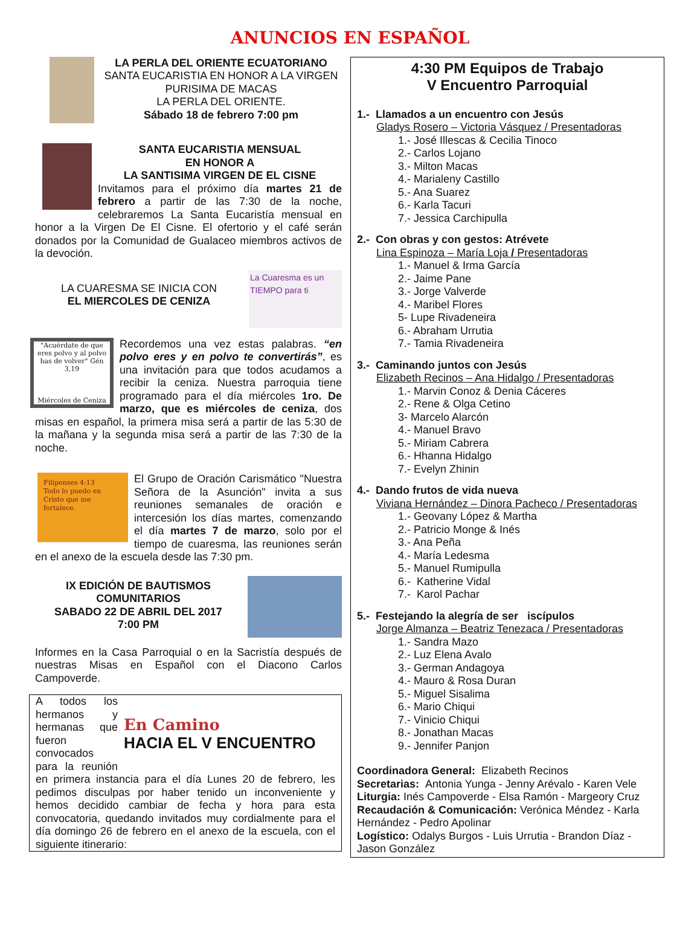ANUNCIOS EN ESPAÑOL
LA PERLA DEL ORIENTE ECUATORIANO
SANTA EUCARISTIA EN HONOR A LA VIRGEN PURISIMA DE MACAS
LA PERLA DEL ORIENTE.
Sábado 18 de febrero 7:00 pm
SANTA EUCARISTIA MENSUAL
EN HONOR A
LA SANTISIMA VIRGEN DE EL CISNE
Invitamos para el próximo día martes 21 de febrero a partir de las 7:30 de la noche, celebraremos La Santa Eucaristía mensual en honor a la Virgen De El Cisne. El ofertorio y el café serán donados por la Comunidad de Gualaceo miembros activos de la devoción.
La Cuaresma es un TIEMPO para ti
LA CUARESMA SE INICIA CON
EL MIERCOLES DE CENIZA
"Acuérdate de que eres polvo y al polvo has de volver" Gén 3,19
Miércoles de Ceniza
Recordemos una vez estas palabras. “en polvo eres y en polvo te convertirás”, es una invitación para que todos acudamos a recibir la ceniza. Nuestra parroquia tiene programado para el día miércoles 1ro. De marzo, que es miércoles de ceniza, dos misas en español, la primera misa será a partir de las 5:30 de la mañana y la segunda misa será a partir de las 7:30 de la noche.
Filipenses 4:13
Todo lo puedo en Cristo que me fortalece.
El Grupo de Oración Carismático "Nuestra Señora de la Asunción" invita a sus reuniones semanales de oración e intercesión los días martes, comenzando el día martes 7 de marzo, solo por el tiempo de cuaresma, las reuniones serán en el anexo de la escuela desde las 7:30 pm.
IX EDICIÓN DE BAUTISMOS COMUNITARIOS
SABADO 22 DE ABRIL DEL 2017
7:00 PM
Informes en la Casa Parroquial o en la Sacristía después de nuestras Misas en Español con el Diacono Carlos Campoverde.
En Camino
HACIA EL V ENCUENTRO
A todos los hermanos y hermanas que fueron convocados para la reunión en primera instancia para el día Lunes 20 de febrero, les pedimos disculpas por haber tenido un inconveniente y hemos decidido cambiar de fecha y hora para esta convocatoria, quedando invitados muy cordialmente para el día domingo 26 de febrero en el anexo de la escuela, con el siguiente itinerario:
4:30 PM Equipos de Trabajo
V Encuentro Parroquial
1.- Llamados a un encuentro con Jesús
Gladys Rosero – Victoria Vásquez / Presentadoras
1.- José Illescas & Cecilia Tinoco
2.- Carlos Lojano
3.- Milton Macas
4.- Marialeny Castillo
5.- Ana Suarez
6.- Karla Tacuri
7.- Jessica Carchipulla
2.- Con obras y con gestos: Atrévete
Lina Espinoza – María Loja / Presentadoras
1.- Manuel & Irma García
2.- Jaime Pane
3.- Jorge Valverde
4.- Maribel Flores
5- Lupe Rivadeneira
6.- Abraham Urrutia
7.- Tamia Rivadeneira
3.- Caminando juntos con Jesús
Elizabeth Recinos – Ana Hidalgo / Presentadoras
1.- Marvin Conoz & Denia Cáceres
2.- Rene & Olga Cetino
3- Marcelo Alarcón
4.- Manuel Bravo
5.- Miriam Cabrera
6.- Hhanna Hidalgo
7.- Evelyn Zhinin
4.- Dando frutos de vida nueva
Viviana Hernández – Dinora Pacheco / Presentadoras
1.- Geovany López & Martha
2.- Patricio Monge & Inés
3.- Ana Peña
4.- María Ledesma
5.- Manuel Rumipulla
6.- Katherine Vidal
7.- Karol Pachar
5.- Festejando la alegría de ser iscípulos
Jorge Almanza – Beatriz Tenezaca / Presentadoras
1.- Sandra Mazo
2.- Luz Elena Avalo
3.- German Andagoya
4.- Mauro & Rosa Duran
5.- Miguel Sisalima
6.- Mario Chiqui
7.- Vinicio Chiqui
8.- Jonathan Macas
9.- Jennifer Panjon
Coordinadora General: Elizabeth Recinos
Secretarias: Antonia Yunga - Jenny Arévalo - Karen Vele
Liturgia: Inés Campoverde - Elsa Ramón - Margeory Cruz
Recaudación & Comunicación: Verónica Méndez - Karla Hernández - Pedro Apolinar
Logístico: Odalys Burgos - Luis Urrutia - Brandon Díaz - Jason González